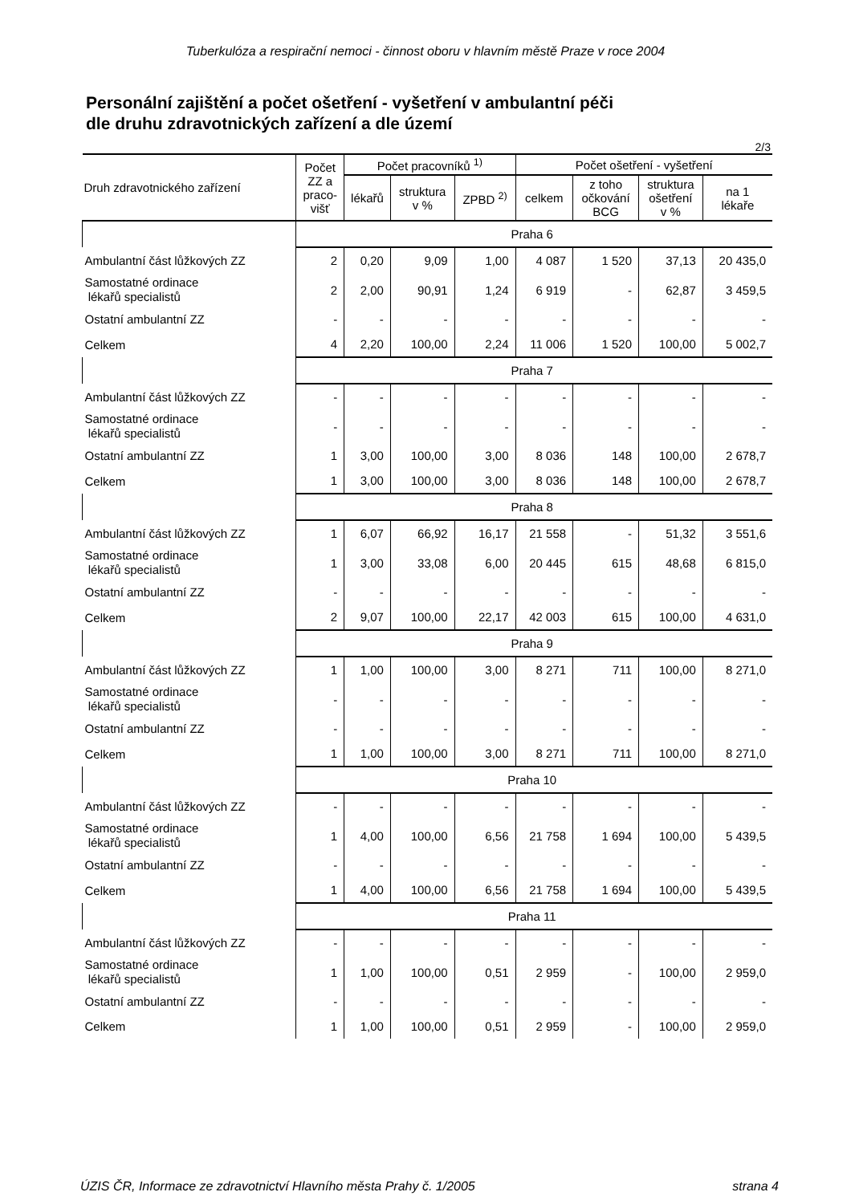Tuberkulóza a respirační nemoci - činnost oboru v hlavním městě Praze v roce 2004
Personální zajištění a počet ošetření - vyšetření v ambulantní péči
dle druhu zdravotnických zařízení a dle území
2/3
| Druh zdravotnického zařízení | Počet ZZ a praco- višť | Počet pracovníků <sup>1)</sup> | | | Počet ošetření - vyšetření | | | |
| --- | --- | --- | --- | --- | --- | --- | --- | --- |
| | | lékařů | struktura v % | ZPBD <sup>2)</sup> | celkem | z toho očkování BCG | struktura ošetření v % | na 1 lékaře |
| | Praha 6 | | | | | | | |
| Ambulantní část lůžkových ZZ | 2 | 0,20 | 9,09 | 1,00 | 4 087 | 1 520 | 37,13 | 20 435,0 |
| Samostatné ordinace lékařů specialistů | 2 | 2,00 | 90,91 | 1,24 | 6 919 | - | 62,87 | 3 459,5 |
| Ostatní ambulantní ZZ | - | - | - | - | - | - | - | - |
| Celkem | 4 | 2,20 | 100,00 | 2,24 | 11 006 | 1 520 | 100,00 | 5 002,7 |
| | Praha 7 | | | | | | | |
| Ambulantní část lůžkových ZZ | - | - | - | - | - | - | - | - |
| Samostatné ordinace lékařů specialistů | - | - | - | - | - | - | - | - |
| Ostatní ambulantní ZZ | 1 | 3,00 | 100,00 | 3,00 | 8 036 | 148 | 100,00 | 2 678,7 |
| Celkem | 1 | 3,00 | 100,00 | 3,00 | 8 036 | 148 | 100,00 | 2 678,7 |
| | Praha 8 | | | | | | | |
| Ambulantní část lůžkových ZZ | 1 | 6,07 | 66,92 | 16,17 | 21 558 | - | 51,32 | 3 551,6 |
| Samostatné ordinace lékařů specialistů | 1 | 3,00 | 33,08 | 6,00 | 20 445 | 615 | 48,68 | 6 815,0 |
| Ostatní ambulantní ZZ | - | - | - | - | - | - | - | - |
| Celkem | 2 | 9,07 | 100,00 | 22,17 | 42 003 | 615 | 100,00 | 4 631,0 |
| | Praha 9 | | | | | | | |
| Ambulantní část lůžkových ZZ | 1 | 1,00 | 100,00 | 3,00 | 8 271 | 711 | 100,00 | 8 271,0 |
| Samostatné ordinace lékařů specialistů | - | - | - | - | - | - | - | - |
| Ostatní ambulantní ZZ | - | - | - | - | - | - | - | - |
| Celkem | 1 | 1,00 | 100,00 | 3,00 | 8 271 | 711 | 100,00 | 8 271,0 |
| | Praha 10 | | | | | | | |
| Ambulantní část lůžkových ZZ | - | - | - | - | - | - | - | - |
| Samostatné ordinace lékařů specialistů | 1 | 4,00 | 100,00 | 6,56 | 21 758 | 1 694 | 100,00 | 5 439,5 |
| Ostatní ambulantní ZZ | - | - | - | - | - | - | - | - |
| Celkem | 1 | 4,00 | 100,00 | 6,56 | 21 758 | 1 694 | 100,00 | 5 439,5 |
| | Praha 11 | | | | | | | |
| Ambulantní část lůžkových ZZ | - | - | - | - | - | - | - | - |
| Samostatné ordinace lékařů specialistů | 1 | 1,00 | 100,00 | 0,51 | 2 959 | - | 100,00 | 2 959,0 |
| Ostatní ambulantní ZZ | - | - | - | - | - | - | - | - |
| Celkem | 1 | 1,00 | 100,00 | 0,51 | 2 959 | - | 100,00 | 2 959,0 |
ÚZIS ČR, Informace ze zdravotnictví Hlavního města Prahy č. 1/2005 strana 4